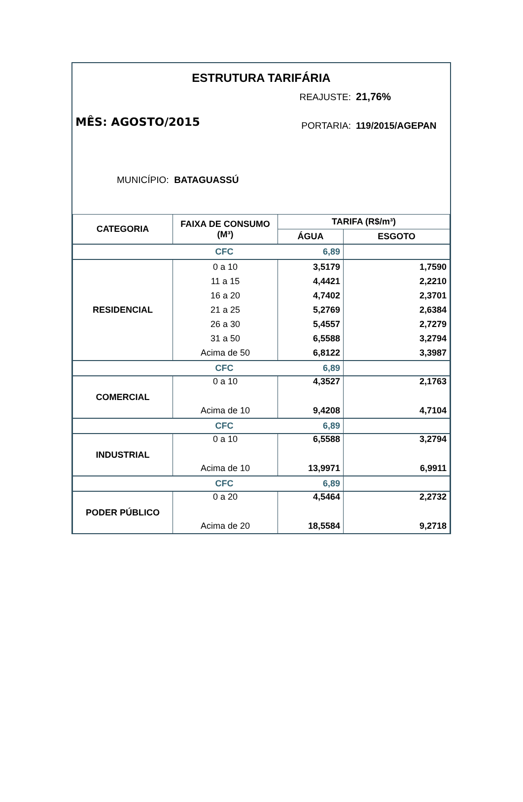ESTRUTURA TARIFÁRIA
REAJUSTE: 21,76%
MÊS: AGOSTO/2015 PORTARIA: 119/2015/AGEPAN
MUNICÍPIO: BATAGUASSÚ
| CATEGORIA | FAIXA DE CONSUMO (M³) | TARIFA (R$/m³) | |
| --- | --- | --- | --- |
| | | ÁGUA | ESGOTO |
| CFC | | 6,89 | |
| RESIDENCIAL | 0 a 10 | 3,5179 | 1,7590 |
| | 11 a 15 | 4,4421 | 2,2210 |
| | 16 a 20 | 4,7402 | 2,3701 |
| | 21 a 25 | 5,2769 | 2,6384 |
| | 26 a 30 | 5,4557 | 2,7279 |
| | 31 a 50 | 6,5588 | 3,2794 |
| | Acima de 50 | 6,8122 | 3,3987 |
| CFC | | 6,89 | |
| COMERCIAL | 0 a 10 | 4,3527 | 2,1763 |
| | Acima de 10 | 9,4208 | 4,7104 |
| CFC | | 6,89 | |
| INDUSTRIAL | 0 a 10 | 6,5588 | 3,2794 |
| | Acima de 10 | 13,9971 | 6,9911 |
| CFC | | 6,89 | |
| PODER PÚBLICO | 0 a 20 | 4,5464 | 2,2732 |
| | Acima de 20 | 18,5584 | 9,2718 |